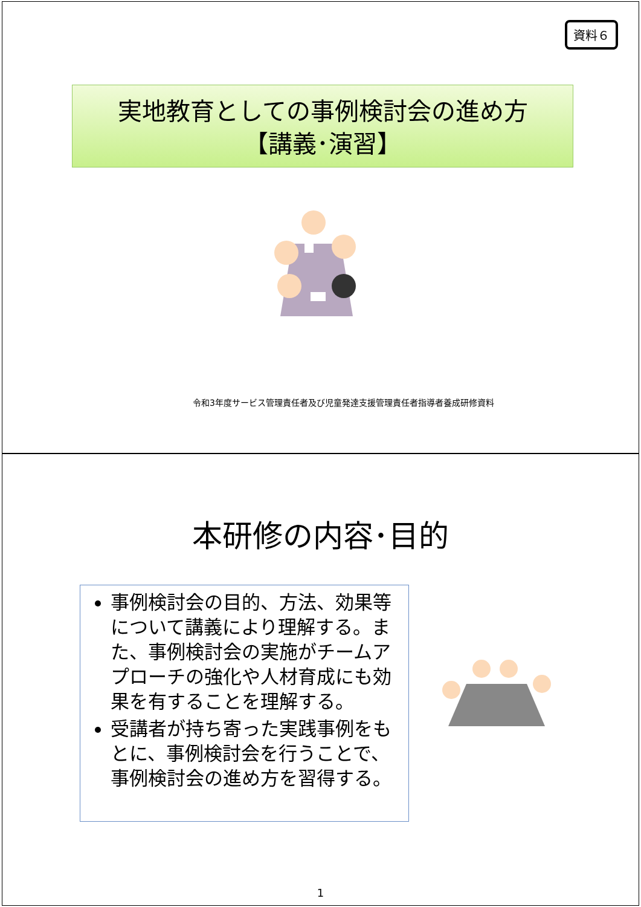資料６
実地教育としての事例検討会の進め方
【講義･演習】
令和3年度サービス管理責任者及び児童発達支援管理責任者指導者養成研修資料
本研修の内容･目的
事例検討会の目的、方法、効果等について講義により理解する。また、事例検討会の実施がチームアプローチの強化や人材育成にも効果を有することを理解する。
受講者が持ち寄った実践事例をもとに、事例検討会を行うことで、事例検討会の進め方を習得する。
1